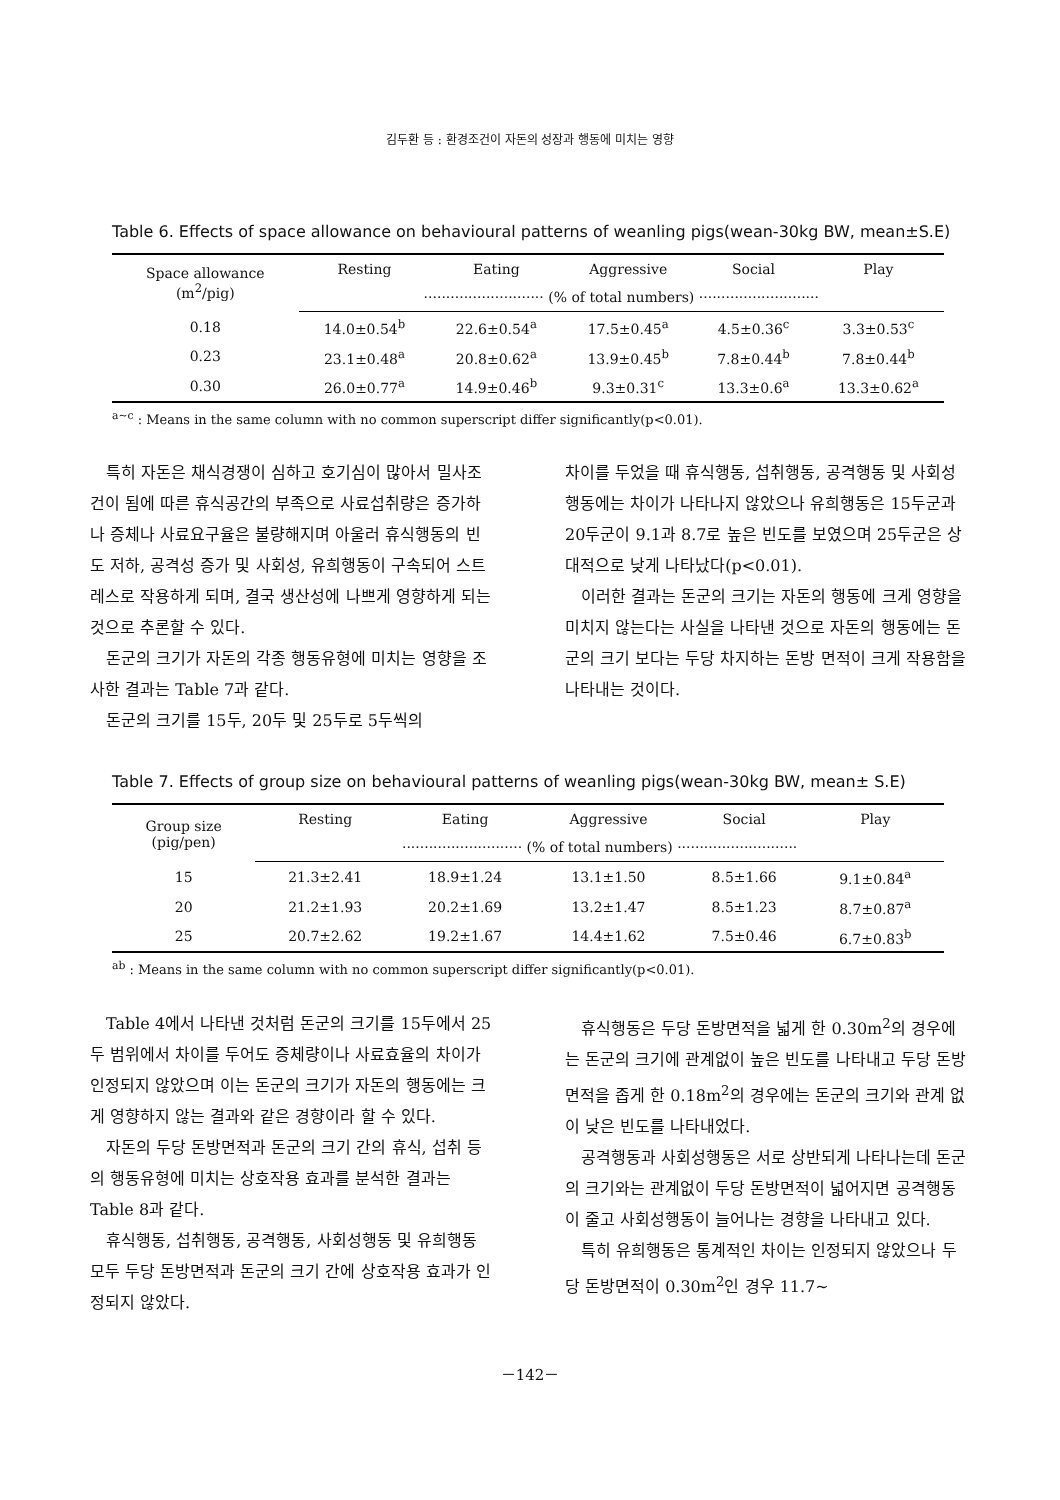김두환 등 : 환경조건이 자돈의 성장과 행동에 미치는 영향
Table 6. Effects of space allowance on behavioural patterns of weanling pigs(wean-30kg BW, mean±S.E)
| Space allowance (m<sup>2</sup>/pig) | Resting | Eating | Aggressive | Social | Play |
| --- | --- | --- | --- | --- | --- |
| | ··························· (% of total numbers) ··························· | | | | |
| 0.18 | 14.0±0.54<sup>b</sup> | 22.6±0.54<sup>a</sup> | 17.5±0.45<sup>a</sup> | 4.5±0.36<sup>c</sup> | 3.3±0.53<sup>c</sup> |
| 0.23 | 23.1±0.48<sup>a</sup> | 20.8±0.62<sup>a</sup> | 13.9±0.45<sup>b</sup> | 7.8±0.44<sup>b</sup> | 7.8±0.44<sup>b</sup> |
| 0.30 | 26.0±0.77<sup>a</sup> | 14.9±0.46<sup>b</sup> | 9.3±0.31<sup>c</sup> | 13.3±0.6<sup>a</sup> | 13.3±0.62<sup>a</sup> |
<sup>a~c</sup> : Means in the same column with no common superscript differ significantly(p<0.01).
특히 자돈은 채식경쟁이 심하고 호기심이 많아서 밀사조건이 됨에 따른 휴식공간의 부족으로 사료섭취량은 증가하나 증체나 사료요구율은 불량해지며 아울러 휴식행동의 빈도 저하, 공격성 증가 및 사회성, 유희행동이 구속되어 스트레스로 작용하게 되며, 결국 생산성에 나쁘게 영향하게 되는 것으로 추론할 수 있다.
돈군의 크기가 자돈의 각종 행동유형에 미치는 영향을 조사한 결과는 Table 7과 같다.
돈군의 크기를 15두, 20두 및 25두로 5두씩의
차이를 두었을 때 휴식행동, 섭취행동, 공격행동 및 사회성행동에는 차이가 나타나지 않았으나 유희행동은 15두군과 20두군이 9.1과 8.7로 높은 빈도를 보였으며 25두군은 상대적으로 낮게 나타났다(p<0.01).
이러한 결과는 돈군의 크기는 자돈의 행동에 크게 영향을 미치지 않는다는 사실을 나타낸 것으로 자돈의 행동에는 돈군의 크기 보다는 두당 차지하는 돈방 면적이 크게 작용함을 나타내는 것이다.
Table 7. Effects of group size on behavioural patterns of weanling pigs(wean-30kg BW, mean± S.E)
| Group size (pig/pen) | Resting | Eating | Aggressive | Social | Play |
| --- | --- | --- | --- | --- | --- |
| | ··························· (% of total numbers) ··························· | | | | |
| 15 | 21.3±2.41 | 18.9±1.24 | 13.1±1.50 | 8.5±1.66 | 9.1±0.84<sup>a</sup> |
| 20 | 21.2±1.93 | 20.2±1.69 | 13.2±1.47 | 8.5±1.23 | 8.7±0.87<sup>a</sup> |
| 25 | 20.7±2.62 | 19.2±1.67 | 14.4±1.62 | 7.5±0.46 | 6.7±0.83<sup>b</sup> |
<sup>ab</sup> : Means in the same column with no common superscript differ significantly(p<0.01).
Table 4에서 나타낸 것처럼 돈군의 크기를 15두에서 25두 범위에서 차이를 두어도 증체량이나 사료효율의 차이가 인정되지 않았으며 이는 돈군의 크기가 자돈의 행동에는 크게 영향하지 않는 결과와 같은 경향이라 할 수 있다.
자돈의 두당 돈방면적과 돈군의 크기 간의 휴식, 섭취 등의 행동유형에 미치는 상호작용 효과를 분석한 결과는 Table 8과 같다.
휴식행동, 섭취행동, 공격행동, 사회성행동 및 유희행동 모두 두당 돈방면적과 돈군의 크기 간에 상호작용 효과가 인정되지 않았다.
휴식행동은 두당 돈방면적을 넓게 한 0.30m<sup>2</sup>의 경우에는 돈군의 크기에 관계없이 높은 빈도를 나타내고 두당 돈방면적을 좁게 한 0.18m<sup>2</sup>의 경우에는 돈군의 크기와 관계 없이 낮은 빈도를 나타내었다.
공격행동과 사회성행동은 서로 상반되게 나타나는데 돈군의 크기와는 관계없이 두당 돈방면적이 넓어지면 공격행동이 줄고 사회성행동이 늘어나는 경향을 나타내고 있다.
특히 유희행동은 통계적인 차이는 인정되지 않았으나 두당 돈방면적이 0.30m<sup>2</sup>인 경우 11.7~
－142－